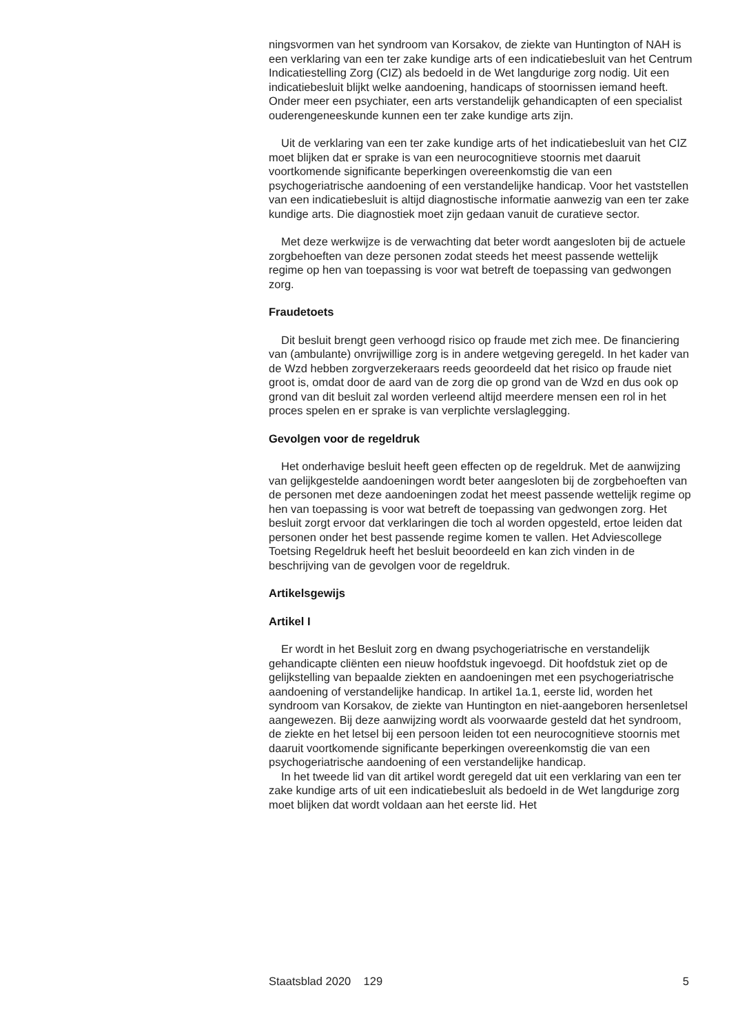ningsvormen van het syndroom van Korsakov, de ziekte van Huntington of NAH is een verklaring van een ter zake kundige arts of een indicatiebesluit van het Centrum Indicatiestelling Zorg (CIZ) als bedoeld in de Wet langdurige zorg nodig. Uit een indicatiebesluit blijkt welke aandoening, handicaps of stoornissen iemand heeft. Onder meer een psychiater, een arts verstandelijk gehandicapten of een specialist ouderengeneeskunde kunnen een ter zake kundige arts zijn.
Uit de verklaring van een ter zake kundige arts of het indicatiebesluit van het CIZ moet blijken dat er sprake is van een neurocognitieve stoornis met daaruit voortkomende significante beperkingen overeenkomstig die van een psychogeriatrische aandoening of een verstandelijke handicap. Voor het vaststellen van een indicatiebesluit is altijd diagnostische informatie aanwezig van een ter zake kundige arts. Die diagnostiek moet zijn gedaan vanuit de curatieve sector.
Met deze werkwijze is de verwachting dat beter wordt aangesloten bij de actuele zorgbehoeften van deze personen zodat steeds het meest passende wettelijk regime op hen van toepassing is voor wat betreft de toepassing van gedwongen zorg.
Fraudetoets
Dit besluit brengt geen verhoogd risico op fraude met zich mee. De financiering van (ambulante) onvrijwillige zorg is in andere wetgeving geregeld. In het kader van de Wzd hebben zorgverzekeraars reeds geoordeeld dat het risico op fraude niet groot is, omdat door de aard van de zorg die op grond van de Wzd en dus ook op grond van dit besluit zal worden verleend altijd meerdere mensen een rol in het proces spelen en er sprake is van verplichte verslaglegging.
Gevolgen voor de regeldruk
Het onderhavige besluit heeft geen effecten op de regeldruk. Met de aanwijzing van gelijkgestelde aandoeningen wordt beter aangesloten bij de zorgbehoeften van de personen met deze aandoeningen zodat het meest passende wettelijk regime op hen van toepassing is voor wat betreft de toepassing van gedwongen zorg. Het besluit zorgt ervoor dat verklaringen die toch al worden opgesteld, ertoe leiden dat personen onder het best passende regime komen te vallen. Het Adviescollege Toetsing Regeldruk heeft het besluit beoordeeld en kan zich vinden in de beschrijving van de gevolgen voor de regeldruk.
Artikelsgewijs
Artikel I
Er wordt in het Besluit zorg en dwang psychogeriatrische en verstandelijk gehandicapte cliënten een nieuw hoofdstuk ingevoegd. Dit hoofdstuk ziet op de gelijkstelling van bepaalde ziekten en aandoeningen met een psychogeriatrische aandoening of verstandelijke handicap. In artikel 1a.1, eerste lid, worden het syndroom van Korsakov, de ziekte van Huntington en niet-aangeboren hersenletsel aangewezen. Bij deze aanwijzing wordt als voorwaarde gesteld dat het syndroom, de ziekte en het letsel bij een persoon leiden tot een neurocognitieve stoornis met daaruit voortkomende significante beperkingen overeenkomstig die van een psychogeriatrische aandoening of een verstandelijke handicap.
In het tweede lid van dit artikel wordt geregeld dat uit een verklaring van een ter zake kundige arts of uit een indicatiebesluit als bedoeld in de Wet langdurige zorg moet blijken dat wordt voldaan aan het eerste lid. Het
Staatsblad 2020 129 5